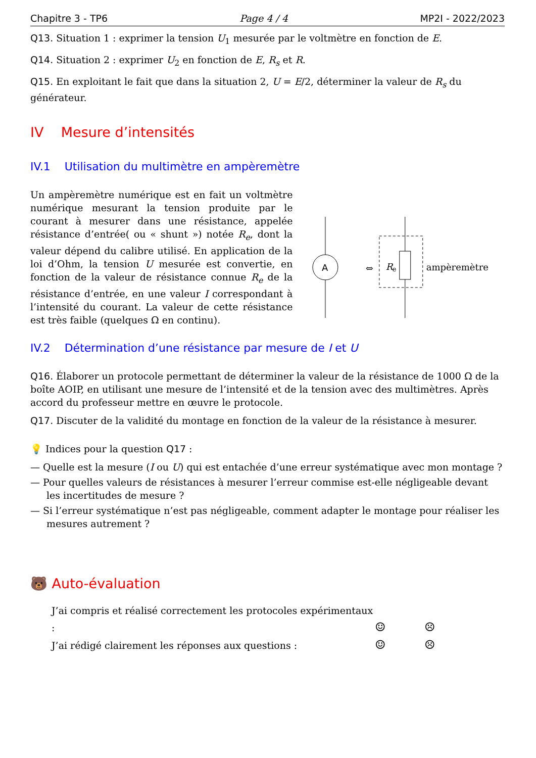Chapitre 3 - TP6 Page 4 / 4 MP2I - 2022/2023
Q13. Situation 1 : exprimer la tension U<sub>1</sub> mesurée par le voltmètre en fonction de E.
Q14. Situation 2 : exprimer U<sub>2</sub> en fonction de E, R<sub>s</sub> et R.
Q15. En exploitant le fait que dans la situation 2, U = E/2, déterminer la valeur de R<sub>s</sub> du générateur.
IV Mesure d’intensités
IV.1 Utilisation du multimètre en ampèremètre
Un ampèremètre numérique est en fait un voltmètre numérique mesurant la tension produite par le courant à mesurer dans une résistance, appelée résistance d’entrée( ou « shunt ») notée R<sub>e</sub>, dont la valeur dépend du calibre utilisé. En application de la loi d’Ohm, la tension U mesurée est convertie, en fonction de la valeur de résistance connue R<sub>e</sub> de la résistance d’entrée, en une valeur I correspondant à l’intensité du courant. La valeur de cette résistance est très faible (quelques Ω en continu).
A
⇔
R
e
ampèremètre
IV.2 Détermination d’une résistance par mesure de I et U
Q16. Élaborer un protocole permettant de déterminer la valeur de la résistance de 1000 Ω de la boîte AOIP, en utilisant une mesure de l’intensité et de la tension avec des multimètres. Après accord du professeur mettre en œuvre le protocole.
Q17. Discuter de la validité du montage en fonction de la valeur de la résistance à mesurer.
💡 Indices pour la question Q17 :
— Quelle est la mesure (I ou U) qui est entachée d’une erreur systématique avec mon montage ?
— Pour quelles valeurs de résistances à mesurer l’erreur commise est-elle négligeable devant les incertitudes de mesure ?
— Si l’erreur systématique n’est pas négligeable, comment adapter le montage pour réaliser les mesures autrement ?
🐻 Auto-évaluation
J’ai compris et réalisé correctement les protocoles expérimentaux : ☺ ☹
J’ai rédigé clairement les réponses aux questions : ☺ ☹